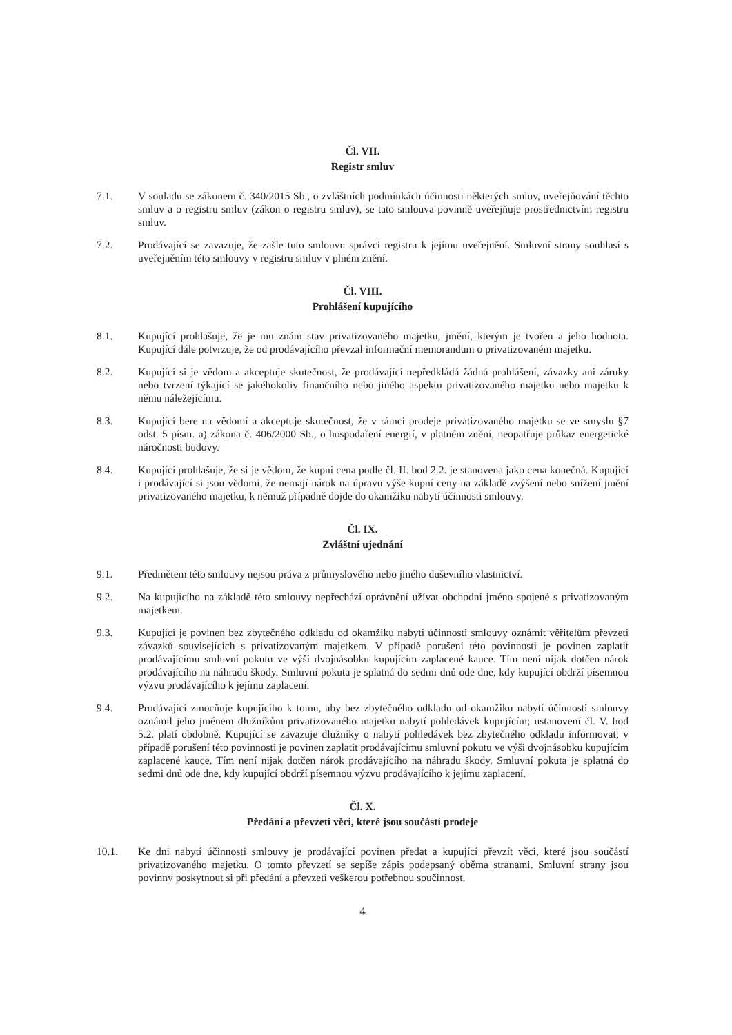Čl. VII.
Registr smluv
7.1. V souladu se zákonem č. 340/2015 Sb., o zvláštních podmínkách účinnosti některých smluv, uveřejňování těchto smluv a o registru smluv (zákon o registru smluv), se tato smlouva povinně uveřejňuje prostřednictvím registru smluv.
7.2. Prodávající se zavazuje, že zašle tuto smlouvu správci registru k jejímu uveřejnění. Smluvní strany souhlasí s uveřejněním této smlouvy v registru smluv v plném znění.
Čl. VIII.
Prohlášení kupujícího
8.1. Kupující prohlašuje, že je mu znám stav privatizovaného majetku, jmění, kterým je tvořen a jeho hodnota. Kupující dále potvrzuje, že od prodávajícího převzal informační memorandum o privatizovaném majetku.
8.2. Kupující si je vědom a akceptuje skutečnost, že prodávající nepředkládá žádná prohlášení, závazky ani záruky nebo tvrzení týkající se jakéhokoliv finančního nebo jiného aspektu privatizovaného majetku nebo majetku k němu náležejícímu.
8.3. Kupující bere na vědomí a akceptuje skutečnost, že v rámci prodeje privatizovaného majetku se ve smyslu §7 odst. 5 písm. a) zákona č. 406/2000 Sb., o hospodaření energií, v platném znění, neopatřuje průkaz energetické náročnosti budovy.
8.4. Kupující prohlašuje, že si je vědom, že kupní cena podle čl. II. bod 2.2. je stanovena jako cena konečná. Kupující i prodávající si jsou vědomi, že nemají nárok na úpravu výše kupní ceny na základě zvýšení nebo snížení jmění privatizovaného majetku, k němuž případně dojde do okamžiku nabytí účinnosti smlouvy.
Čl. IX.
Zvláštní ujednání
9.1. Předmětem této smlouvy nejsou práva z průmyslového nebo jiného duševního vlastnictví.
9.2. Na kupujícího na základě této smlouvy nepřechází oprávnění užívat obchodní jméno spojené s privatizovaným majetkem.
9.3. Kupující je povinen bez zbytečného odkladu od okamžiku nabytí účinnosti smlouvy oznámit věřitelům převzetí závazků souvisejících s privatizovaným majetkem. V případě porušení této povinnosti je povinen zaplatit prodávajícímu smluvní pokutu ve výši dvojnásobku kupujícím zaplacené kauce. Tím není nijak dotčen nárok prodávajícího na náhradu škody. Smluvní pokuta je splatná do sedmi dnů ode dne, kdy kupující obdrží písemnou výzvu prodávajícího k jejímu zaplacení.
9.4. Prodávající zmocňuje kupujícího k tomu, aby bez zbytečného odkladu od okamžiku nabytí účinnosti smlouvy oznámil jeho jménem dlužníkům privatizovaného majetku nabytí pohledávek kupujícím; ustanovení čl. V. bod 5.2. platí obdobně. Kupující se zavazuje dlužníky o nabytí pohledávek bez zbytečného odkladu informovat; v případě porušení této povinnosti je povinen zaplatit prodávajícímu smluvní pokutu ve výši dvojnásobku kupujícím zaplacené kauce. Tím není nijak dotčen nárok prodávajícího na náhradu škody. Smluvní pokuta je splatná do sedmi dnů ode dne, kdy kupující obdrží písemnou výzvu prodávajícího k jejímu zaplacení.
Čl. X.
Předání a převzetí věcí, které jsou součástí prodeje
10.1. Ke dni nabytí účinnosti smlouvy je prodávající povinen předat a kupující převzít věci, které jsou součástí privatizovaného majetku. O tomto převzetí se sepíše zápis podepsaný oběma stranami. Smluvní strany jsou povinny poskytnout si při předání a převzetí veškerou potřebnou součinnost.
4